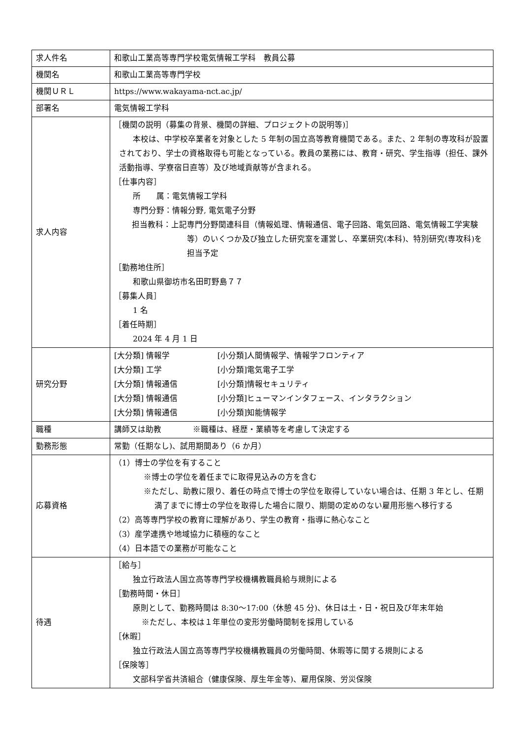| 求人件名 | 和歌山工業高等専門学校電気情報工学科 教員公募 |
| 機関名 | 和歌山工業高等専門学校 |
| 機関ＵＲＬ | https://www.wakayama-nct.ac.jp/ |
| 部署名 | 電気情報工学科 |
| 求人内容 | ［機関の説明（募集の背景、機関の詳細、プロジェクトの説明等)］ 本校は、中学校卒業者を対象とした 5 年制の国立高等教育機関である。また、2 年制の専攻科が設置されており、学士の資格取得も可能となっている。教員の業務には、教育・研究、学生指導（担任、課外活動指導、学寮宿日直等）及び地域貢献等が含まれる。 ［仕事内容］ 所 属：電気情報工学科 専門分野：情報分野, 電気電子分野 担当教科：上記専門分野関連科目（情報処理、情報通信、電子回路、電気回路、電気情報工学実験等）のいくつか及び独立した研究室を運営し、卒業研究(本科)、特別研究(専攻科)を担当予定 ［勤務地住所］ 和歌山県御坊市名田町野島７７ ［募集人員］ 1 名 ［着任時期］ 2024 年 4 月 1 日 |
| 研究分野 | [大分類] 情報学 [小分類]人間情報学、情報学フロンティア [大分類] 工学 [小分類]電気電子工学 [大分類] 情報通信 [小分類]情報セキュリティ [大分類] 情報通信 [小分類]ヒューマンインタフェース、インタラクション [大分類] 情報通信 [小分類]知能情報学 |
| 職種 | 講師又は助教 ※職種は、経歴・業績等を考慮して決定する |
| 勤務形態 | 常勤（任期なし)、試用期間あり（6 か月） |
| 応募資格 | （1）博士の学位を有すること ※博士の学位を着任までに取得見込みの方を含む ※ただし、助教に限り、着任の時点で博士の学位を取得していない場合は、任期 3 年とし、任期満了までに博士の学位を取得した場合に限り、期間の定めのない雇用形態へ移行する （2）高等専門学校の教育に理解があり、学生の教育・指導に熱心なこと （3）産学連携や地域協力に積極的なこと （4）日本語での業務が可能なこと |
| 待遇 | ［給与］ 独立行政法人国立高等専門学校機構教職員給与規則による ［勤務時間・休日］ 原則として、勤務時間は 8:30～17:00（休憩 45 分)、休日は土・日・祝日及び年末年始 ※ただし、本校は１年単位の変形労働時間制を採用している ［休暇］ 独立行政法人国立高等専門学校機構教職員の労働時間、休暇等に関する規則による ［保険等］ 文部科学省共済組合（健康保険、厚生年金等)、雇用保険、労災保険 |